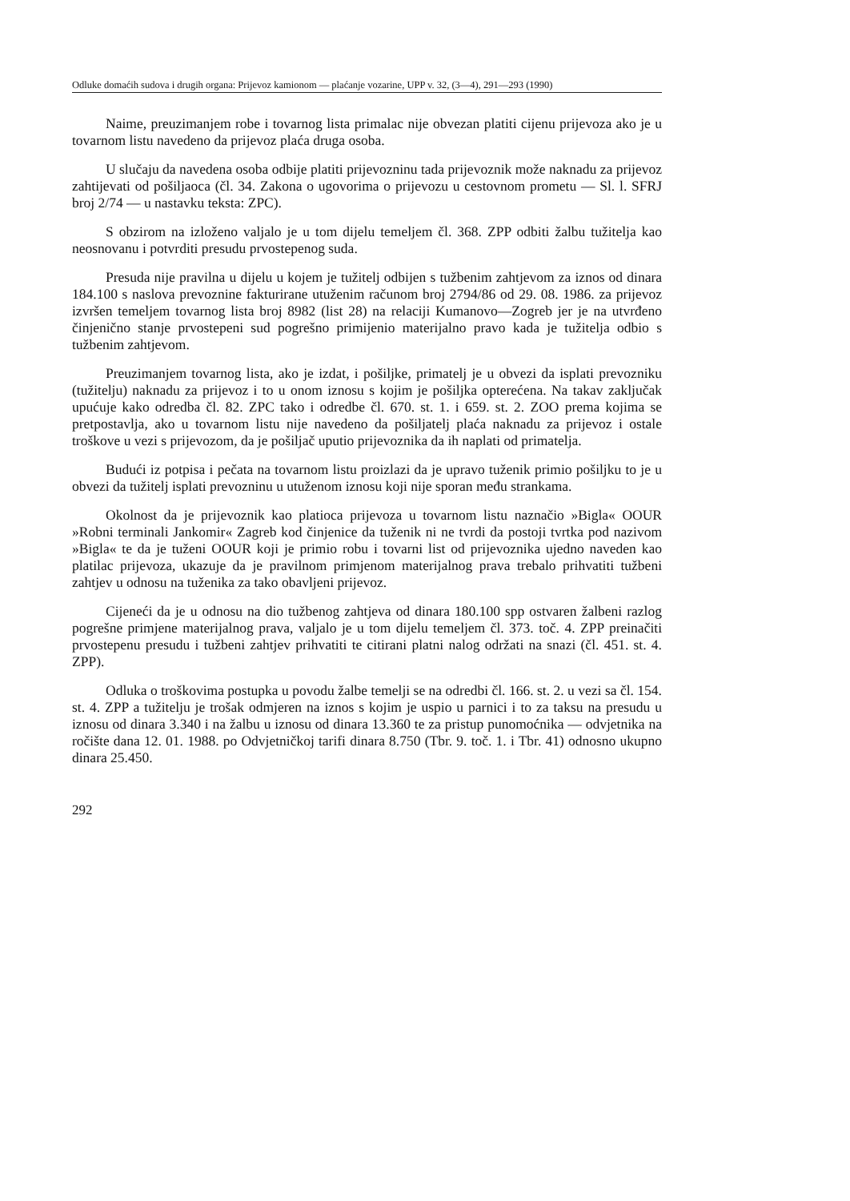Odluke domaćih sudova i drugih organa: Prijevoz kamionom — plaćanje vozarine, UPP v. 32, (3—4), 291—293 (1990)
Naime, preuzimanjem robe i tovarnog lista primalac nije obvezan platiti cijenu prijevoza ako je u tovarnom listu navedeno da prijevoz plaća druga osoba.
U slučaju da navedena osoba odbije platiti prijevozninu tada prijevoznik može naknadu za prijevoz zahtijevati od pošiljaoca (čl. 34. Zakona o ugovorima o prijevozu u cestovnom prometu — Sl. l. SFRJ broj 2/74 — u nastavku teksta: ZPC).
S obzirom na izloženo valjalo je u tom dijelu temeljem čl. 368. ZPP odbiti žalbu tužitelja kao neosnovanu i potvrditi presudu prvostepenog suda.
Presuda nije pravilna u dijelu u kojem je tužitelj odbijen s tužbenim zahtjevom za iznos od dinara 184.100 s naslova prevoznine fakturirane utuženim računom broj 2794/86 od 29. 08. 1986. za prijevoz izvršen temeljem tovarnog lista broj 8982 (list 28) na relaciji Kumanovo—Zogreb jer je na utvrđeno činjenično stanje prvostepeni sud pogrešno primijenio materijalno pravo kada je tužitelja odbio s tužbenim zahtjevom.
Preuzimanjem tovarnog lista, ako je izdat, i pošiljke, primatelj je u obvezi da isplati prevozniku (tužitelju) naknadu za prijevoz i to u onom iznosu s kojim je pošiljka opterećena. Na takav zaključak upućuje kako odredba čl. 82. ZPC tako i odredbe čl. 670. st. 1. i 659. st. 2. ZOO prema kojima se pretpostavlja, ako u tovarnom listu nije navedeno da pošiljatelj plaća naknadu za prijevoz i ostale troškove u vezi s prijevozom, da je pošiljač uputio prijevoznika da ih naplati od primatelja.
Budući iz potpisa i pečata na tovarnom listu proizlazi da je upravo tuženik primio pošiljku to je u obvezi da tužitelj isplati prevozninu u utuženom iznosu koji nije sporan među strankama.
Okolnost da je prijevoznik kao platioca prijevoza u tovarnom listu naznačio »Bigla« OOUR »Robni terminali Jankomir« Zagreb kod činjenice da tuženik ni ne tvrdi da postoji tvrtka pod nazivom »Bigla« te da je tuženi OOUR koji je primio robu i tovarni list od prijevoznika ujedno naveden kao platilac prijevoza, ukazuje da je pravilnom primjenom materijalnog prava trebalo prihvatiti tužbeni zahtjev u odnosu na tuženika za tako obavljeni prijevoz.
Cijeneći da je u odnosu na dio tužbenog zahtjeva od dinara 180.100 spp ostvaren žalbeni razlog pogrešne primjene materijalnog prava, valjalo je u tom dijelu temeljem čl. 373. toč. 4. ZPP preinačiti prvostepenu presudu i tužbeni zahtjev prihvatiti te citirani platni nalog održati na snazi (čl. 451. st. 4. ZPP).
Odluka o troškovima postupka u povodu žalbe temelji se na odredbi čl. 166. st. 2. u vezi sa čl. 154. st. 4. ZPP a tužitelju je trošak odmjeren na iznos s kojim je uspio u parnici i to za taksu na presudu u iznosu od dinara 3.340 i na žalbu u iznosu od dinara 13.360 te za pristup punomoćnika — odvjetnika na ročište dana 12. 01. 1988. po Odvjetničkoj tarifi dinara 8.750 (Tbr. 9. toč. 1. i Tbr. 41) odnosno ukupno dinara 25.450.
292